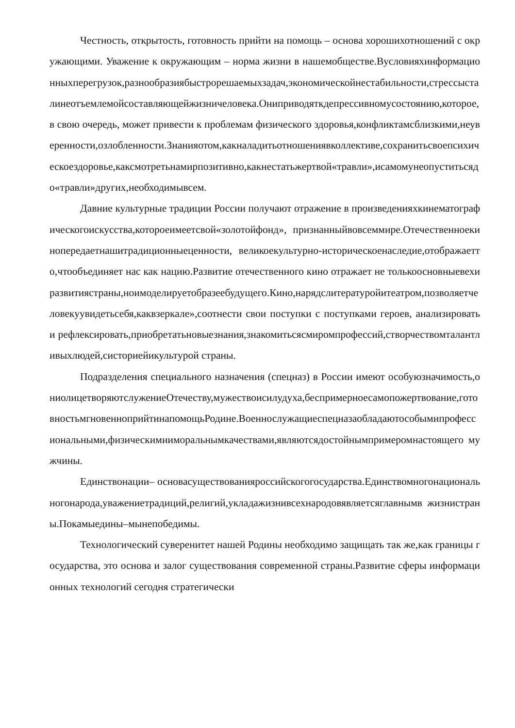Честность, открытость, готовность прийти на помощь – основа хорошихотношений с окружающими. Уважение к окружающим – норма жизни в нашемобществе.Вусловияхинформационныхперегрузок,разнообразиябыстрорешаемыхзадач,экономическойнестабильности,стрессысталинеотъемлемойсоставляющейжизничеловека.Ониприводяткдепрессивномусостоянию,которое, в свою очередь, может привести к проблемам физического здоровья,конфликтамсблизкими,неуверенности,озлобленности.Знанияотом,какналадитьотношениявколлективе,сохранитьсвоепсихическоездоровье,каксмотретьнамирпозитивно,какнестатьжертвой«травли»,исамомунеопуститьсядо«травли»других,необходимывсем.
Давние культурные традиции России получают отражение в произведенияхкинематографическогоискусства,котороеимеетсвой«золотойфонд», признанныйвовсеммире.Отечественноекинопередаетнашитрадиционныеценности, великоекультурно-историческоенаследие,отображаетто,чтообъединяет нас как нацию.Развитие отечественного кино отражает не толькоосновныевехиразвитиястраны,ноимоделируетобразеебудущего.Кино,нарядслитературойитеатром,позволяетчеловекуувидетьсебя,каквзеркале»,соотнести свои поступки с поступками героев, анализировать и рефлексировать,приобретатьновыезнания,знакомитьсясмиромпрофессий,створчествомталантливыхлюдей,систориейикультурой страны.
Подразделения специального назначения (спецназ) в России имеют особуюзначимость,ониолицетворяютслужениеОтечеству,мужествоисилудуха,беспримерноесамопожертвование,готовностьмгновенноприйтинапомощьРодине.Военнослужащиеспецназаобладаютособымипрофессиональными,физическимииморальнымкачествами,являютсядостойнымпримеромнастоящего мужчины.
Единствонации– основасуществованияроссийскогогосударства.Единствомногонациональногонарода,уважениетрадиций,религий,укладажизнивсехнародовявляетсяглавнымв жизнистраны.Покамыедины–мынепобедимы.
Технологический суверенитет нашей Родины необходимо защищать так же,как границы государства, это основа и залог существования современной страны.Развитие сферы информационных технологий сегодня стратегически